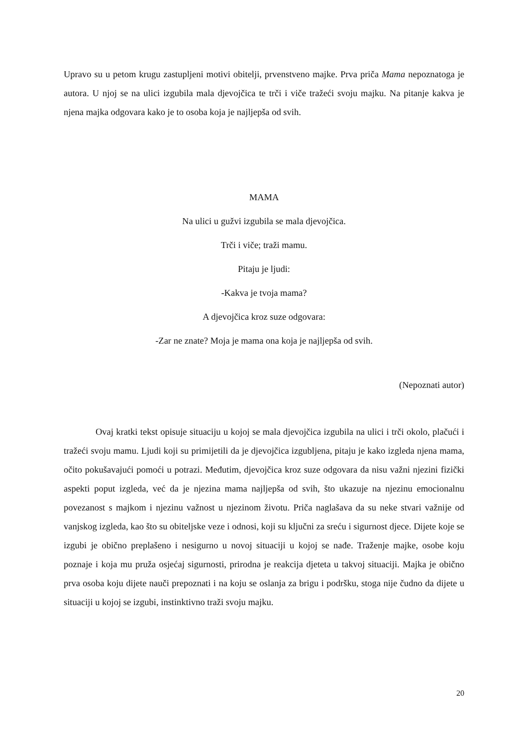Upravo su u petom krugu zastupljeni motivi obitelji, prvenstveno majke. Prva priča Mama nepoznatoga je autora. U njoj se na ulici izgubila mala djevojčica te trči i viče tražeći svoju majku. Na pitanje kakva je njena majka odgovara kako je to osoba koja je najljepša od svih.
MAMA
Na ulici u gužvi izgubila se mala djevojčica.
Trči i viče; traži mamu.
Pitaju je ljudi:
-Kakva je tvoja mama?
A djevojčica kroz suze odgovara:
-Zar ne znate? Moja je mama ona koja je najljepša od svih.
(Nepoznati autor)
Ovaj kratki tekst opisuje situaciju u kojoj se mala djevojčica izgubila na ulici i trči okolo, plačući i tražeći svoju mamu. Ljudi koji su primijetili da je djevojčica izgubljena, pitaju je kako izgleda njena mama, očito pokušavajući pomoći u potrazi. Međutim, djevojčica kroz suze odgovara da nisu važni njezini fizički aspekti poput izgleda, već da je njezina mama najljepša od svih, što ukazuje na njezinu emocionalnu povezanost s majkom i njezinu važnost u njezinom životu. Priča naglašava da su neke stvari važnije od vanjskog izgleda, kao što su obiteljske veze i odnosi, koji su ključni za sreću i sigurnost djece. Dijete koje se izgubi je obično preplašeno i nesigurno u novoj situaciji u kojoj se nađe. Traženje majke, osobe koju poznaje i koja mu pruža osjećaj sigurnosti, prirodna je reakcija djeteta u takvoj situaciji. Majka je obično prva osoba koju dijete nauči prepoznati i na koju se oslanja za brigu i podršku, stoga nije čudno da dijete u situaciji u kojoj se izgubi, instinktivno traži svoju majku.
20